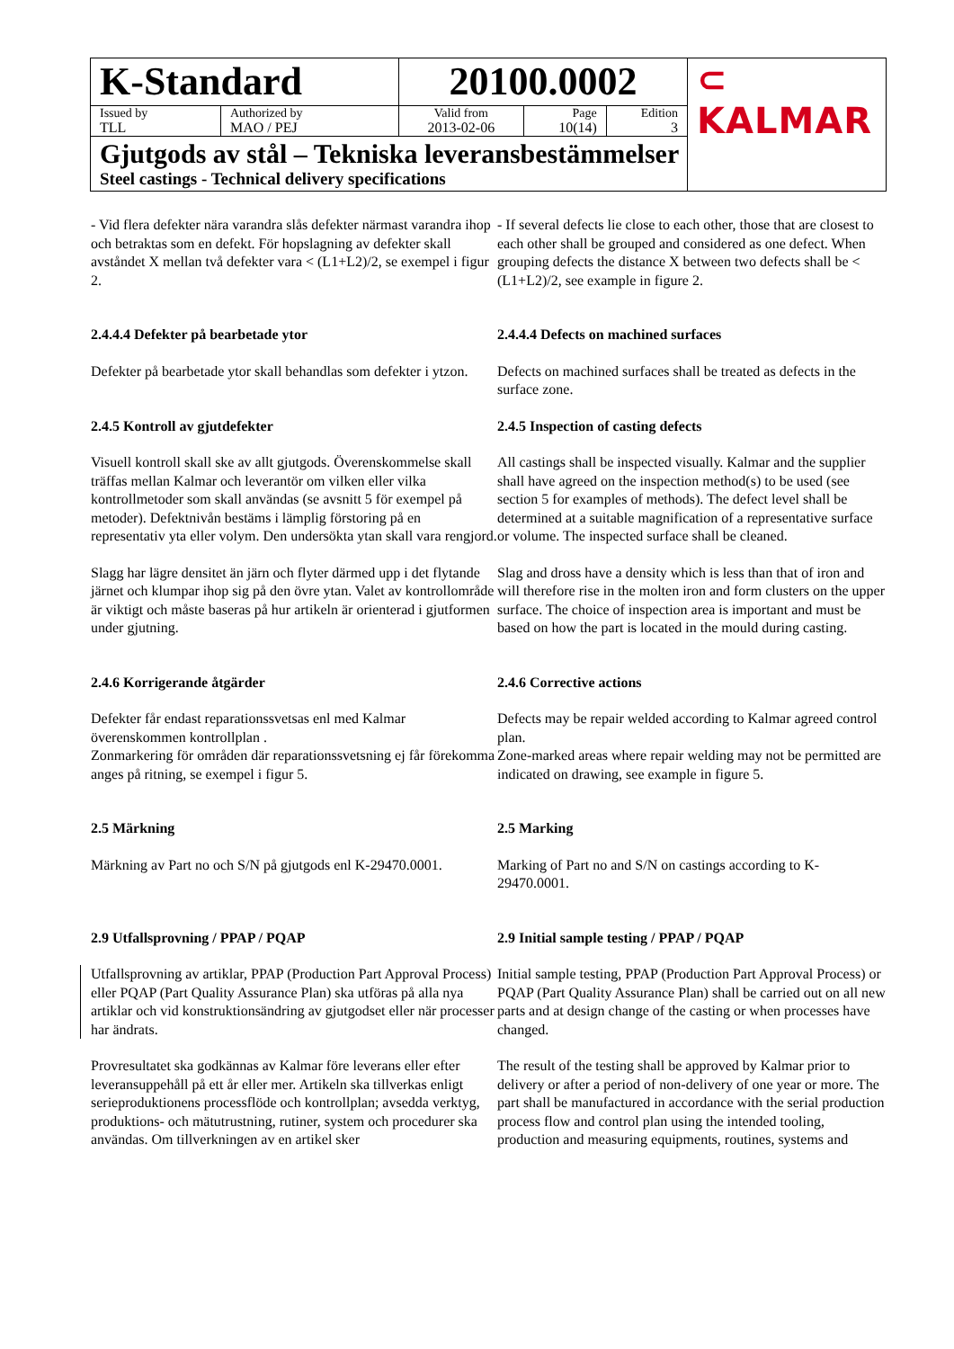| K-Standard | | 20100.0002 | | | ⊂ KALMAR |
| Issued by TLL | Authorized by MAO / PEJ | Valid from 2013-02-06 | Page 10(14) | Edition 3 | |
| Gjutgods av stål – Tekniska leveransbestämmelser Steel castings - Technical delivery specifications | | | | | |
- Vid flera defekter nära varandra slås defekter närmast varandra ihop och betraktas som en defekt. För hopslagning av defekter skall avståndet X mellan två defekter vara < (L1+L2)/2, se exempel i figur 2.
- If several defects lie close to each other, those that are closest to each other shall be grouped and considered as one defect. When grouping defects the distance X between two defects shall be < (L1+L2)/2, see example in figure 2.
2.4.4.4 Defekter på bearbetade ytor
2.4.4.4 Defects on machined surfaces
Defekter på bearbetade ytor skall behandlas som defekter i ytzon.
Defects on machined surfaces shall be treated as defects in the surface zone.
2.4.5 Kontroll av gjutdefekter
2.4.5 Inspection of casting defects
Visuell kontroll skall ske av allt gjutgods. Överenskommelse skall träffas mellan Kalmar och leverantör om vilken eller vilka kontrollmetoder som skall användas (se avsnitt 5 för exempel på metoder). Defektnivån bestäms i lämplig förstoring på en representativ yta eller volym. Den undersökta ytan skall vara rengjord.
All castings shall be inspected visually. Kalmar and the supplier shall have agreed on the inspection method(s) to be used (see section 5 for examples of methods). The defect level shall be determined at a suitable magnification of a representative surface or volume. The inspected surface shall be cleaned.
Slagg har lägre densitet än järn och flyter därmed upp i det flytande järnet och klumpar ihop sig på den övre ytan. Valet av kontrollområde är viktigt och måste baseras på hur artikeln är orienterad i gjutformen under gjutning.
Slag and dross have a density which is less than that of iron and will therefore rise in the molten iron and form clusters on the upper surface. The choice of inspection area is important and must be based on how the part is located in the mould during casting.
2.4.6 Korrigerande åtgärder
2.4.6 Corrective actions
Defekter får endast reparationssvetsas enl med Kalmar överenskommen kontrollplan .
Zonmarkering för områden där reparationssvetsning ej får förekomma anges på ritning, se exempel i figur 5.
Defects may be repair welded according to Kalmar agreed control plan.
Zone-marked areas where repair welding may not be permitted are indicated on drawing, see example in figure 5.
2.5 Märkning
2.5 Marking
Märkning av Part no och S/N på gjutgods enl K-29470.0001.
Marking of Part no and S/N on castings according to K-29470.0001.
2.9 Utfallsprovning / PPAP / PQAP
2.9 Initial sample testing / PPAP / PQAP
Utfallsprovning av artiklar, PPAP (Production Part Approval Process) eller PQAP (Part Quality Assurance Plan) ska utföras på alla nya artiklar och vid konstruktionsändring av gjutgodset eller när processer har ändrats.
Initial sample testing, PPAP (Production Part Approval Process) or PQAP (Part Quality Assurance Plan) shall be carried out on all new parts and at design change of the casting or when processes have changed.
Provresultatet ska godkännas av Kalmar före leverans eller efter leveransuppehåll på ett år eller mer. Artikeln ska tillverkas enligt serieproduktionens processflöde och kontrollplan; avsedda verktyg, produktions- och mätutrustning, rutiner, system och procedurer ska användas. Om tillverkningen av en artikel sker
The result of the testing shall be approved by Kalmar prior to delivery or after a period of non-delivery of one year or more. The part shall be manufactured in accordance with the serial production process flow and control plan using the intended tooling, production and measuring equipments, routines, systems and